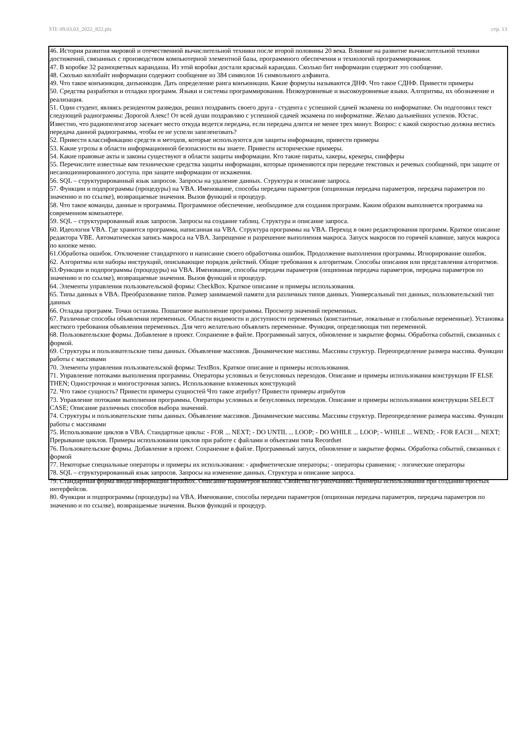УП: 09.03.03_2022_822.plx стр. 13
46. История развития мировой и отечественной вычислительной техники после второй половины 20 века. Влияние на развитие вычислительной техники достижений, связанных с производством компьютерной элементной базы, программного обеспечения и технологий программирования.
47. В коробке 32 разноцветных карандаша. Из этой коробки достали красный карандаш. Сколько бит информации содержит это сообщение.
48. Сколько килобайт информации содержит сообщение из 384 символов 16 символьного алфавита.
49. Что такое конъюнкция, дизъюнкция. Дать определение ранга конъюнкции. Какие формулы называются ДНФ. Что такое СДНФ. Привести примеры
50. Средства разработки и отладки программ. Языки и системы программирования. Низкоуровневые и высокоуровневые языки. Алгоритмы, их обозначение и реализация.
51. Один студент, являясь резидентом разведки, решил поздравить своего друга - студента с успешной сдачей экзамена по информатике. Он подготовил текст следующей радиограммы: Дорогой Алекс! От всей души поздравляю с успешной сдачей экзамена по информатике. Желаю дальнейших успехов. Юстас. Известно, что радиопеленгатор засекает место откуда ведется передача, если передача длится не менее трех минут. Вопрос: с какой скоростью должна вестись передача данной радиограммы, чтобы ее не успели запеленговать?
52. Привести классификацию средств и методов, которые используются для защиты информации, привести примеры
53. Какие угрозы в области информационной безопасности вы знаете. Привести исторические примеры.
54. Какие правовые акты и законы существуют в области защиты информации. Кто такие пираты, хакеры, крекеры, снифферы
55. Перечислите известные вам технические средства защиты информации, которые применяются при передаче текстовых и речевых сообщений, при защите от несанкционированного доступа. при защите информации от искажения.
56. SQL – структурированный язык запросов. Запросы на удаление данных. Структура и описание запроса.
57. Функции и подпрограммы (процедуры) на VBA. Именование, способы передачи параметров (опционная передача параметров, передача параметров по значению и по ссылке), возвращаемые значения. Вызов функций и процедур.
58. Что такое команды, данные и программы. Программное обеспечение, необходимое для создания программ. Каким образом выполняется программа на современном компьютере.
59. SQL – структурированный язык запросов. Запросы на создание таблиц. Структура и описание запроса.
60. Идеология VBA. Где хранится программа, написанная на VBA. Структура программы на VBA. Переход в окно редактирования программ. Краткое описание редактора VBE. Автоматическая запись макроса на VBA. Запрещение и разрешение выполнения макроса. Запуск макросов по горячей клавише, запуск макроса по кнопке меню.
61.Обработка ошибок. Отключение стандартного и написание своего обработчика ошибок. Продолжение выполнения программы. Игнорирование ошибок.
62. Алгоритмы или наборы инструкций, описывающие порядок действий. Общие требования к алгоритмам. Способы описания или представления алгоритмов.
63.Функции и подпрограммы (процедуры) на VBA. Именование, способы передачи параметров (опционная передача параметров, передача параметров по значению и по ссылке), возвращаемые значения. Вызов функций и процедур.
64. Элементы управления пользовательской формы: CheckBox. Краткое описание и примеры использования.
65. Типы данных в VBA. Преобразование типов. Размер занимаемой памяти для различных типов данных. Универсальный тип данных, пользовательский тип данных
66. Отладка программ. Точки останова. Пошаговое выполнение программы. Просмотр значений переменных.
67. Различные способы объявления переменных. Области видимости и доступности переменных (константные, локальные и глобальные переменные). Установка жесткого требования объявления переменных. Для чего желательно объявлять переменные. Функция, определяющая тип переменной.
68. Пользовательские формы. Добавление в проект. Сохранение в файле. Программный запуск, обновление и закрытие формы. Обработка событий, связанных с формой.
69. Структуры и пользовательские типы данных. Объявление массивов. Динамические массивы. Массивы структур. Переопределение размера массива. Функции работы с массивами
70. Элементы управления пользовательской формы: TextBox. Краткое описание и примеры использования.
71. Управление потоками выполнения программы. Операторы условных и безусловных переходов. Описание и примеры использования конструкции IF ELSE THEN; Однострочная и многострочная запись. Использование вложенных конструкций
72. Что такое сущность? Привести примеры сущностей Что такое атрибут? Привести примеры атрибутов
73. Управление потоками выполнения программы. Операторы условных и безусловных переходов. Описание и примеры использования конструкции SELECT CASE; Описание различных способов выбора значений.
74. Структуры и пользовательские типы данных. Объявление массивов. Динамические массивы. Массивы структур. Переопределение размера массива. Функции работы с массивами
75. Использование циклов в VBA. Стандартные циклы: - FOR ... NEXT; - DO UNTIL ... LOOP; - DO WHILE ... LOOP; - WHILE ... WEND; - FOR EACH ... NEXT; Прерывание циклов. Примеры использования циклов при работе с файлами и объектами типа Recordset
76. Пользовательские формы. Добавление в проект. Сохранение в файле. Программный запуск, обновление и закрытие формы. Обработка событий, связанных с формой
77. Некоторые специальные операторы и примеры их использования: - арифметические операторы; - операторы сравнения; - логические операторы
78. SQL – структурированный язык запросов. Запросы на изменение данных. Структура и описание запроса.
79. Стандартная форма ввода информации InputBox. Описание параметров вызова. Свойства по умолчанию. Примеры использования при создании простых интерфейсов.
80. Функции и подпрограммы (процедуры) на VBA. Именование, способы передачи параметров (опционная передача параметров, передача параметров по значению и по ссылке), возвращаемые значения. Вызов функций и процедур.